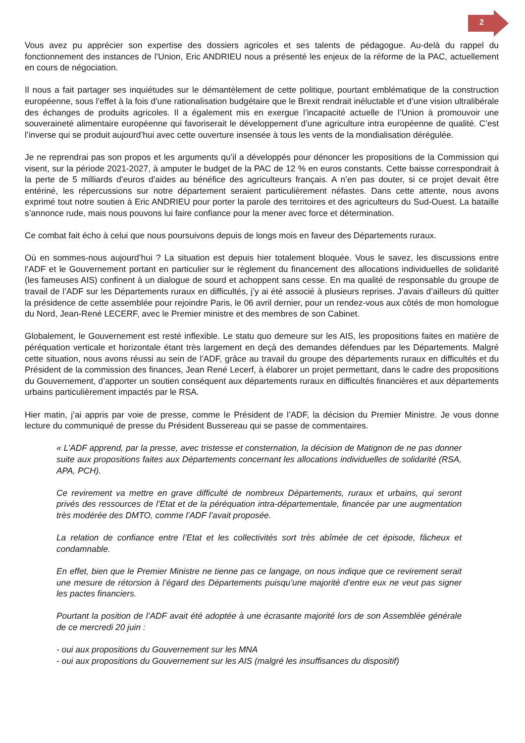2
Vous avez pu apprécier son expertise des dossiers agricoles et ses talents de pédagogue. Au-delà du rappel du fonctionnement des instances de l’Union, Eric ANDRIEU nous a présenté les enjeux de la réforme de la PAC, actuellement en cours de négociation.
Il nous a fait partager ses inquiétudes sur le démantèlement de cette politique, pourtant emblématique de la construction européenne, sous l’effet à la fois d’une rationalisation budgétaire que le Brexit rendrait inéluctable et d’une vision ultralibérale des échanges de produits agricoles. Il a également mis en exergue l’incapacité actuelle de l’Union à promouvoir une souveraineté alimentaire européenne qui favoriserait le développement d’une agriculture intra européenne de qualité. C’est l’inverse qui se produit aujourd’hui avec cette ouverture insensée à tous les vents de la mondialisation dérégulée.
Je ne reprendrai pas son propos et les arguments qu’il a développés pour dénoncer les propositions de la Commission qui visent, sur la période 2021-2027, à amputer le budget de la PAC de 12 % en euros constants. Cette baisse correspondrait à la perte de 5 milliards d’euros d’aides au bénéfice des agriculteurs français. A n’en pas douter, si ce projet devait être entériné, les répercussions sur notre département seraient particulièrement néfastes. Dans cette attente, nous avons exprimé tout notre soutien à Eric ANDRIEU pour porter la parole des territoires et des agriculteurs du Sud-Ouest. La bataille s’annonce rude, mais nous pouvons lui faire confiance pour la mener avec force et détermination.
Ce combat fait écho à celui que nous poursuivons depuis de longs mois en faveur des Départements ruraux.
Où en sommes-nous aujourd’hui ? La situation est depuis hier totalement bloquée. Vous le savez, les discussions entre l’ADF et le Gouvernement portant en particulier sur le règlement du financement des allocations individuelles de solidarité (les fameuses AIS) confinent à un dialogue de sourd et achoppent sans cesse. En ma qualité de responsable du groupe de travail de l’ADF sur les Départements ruraux en difficultés, j’y ai été associé à plusieurs reprises. J’avais d’ailleurs dû quitter la présidence de cette assemblée pour rejoindre Paris, le 06 avril dernier, pour un rendez-vous aux côtés de mon homologue du Nord, Jean-René LECERF, avec le Premier ministre et des membres de son Cabinet.
Globalement, le Gouvernement est resté inflexible. Le statu quo demeure sur les AIS, les propositions faites en matière de péréquation verticale et horizontale étant très largement en deçà des demandes défendues par les Départements. Malgré cette situation, nous avons réussi au sein de l’ADF, grâce au travail du groupe des départements ruraux en difficultés et du Président de la commission des finances, Jean René Lecerf, à élaborer un projet permettant, dans le cadre des propositions du Gouvernement, d’apporter un soutien conséquent aux départements ruraux en difficultés financières et aux départements urbains particulièrement impactés par le RSA.
Hier matin, j’ai appris par voie de presse, comme le Président de l’ADF, la décision du Premier Ministre. Je vous donne lecture du communiqué de presse du Président Bussereau qui se passe de commentaires.
« L’ADF apprend, par la presse, avec tristesse et consternation, la décision de Matignon de ne pas donner suite aux propositions faites aux Départements concernant les allocations individuelles de solidarité (RSA, APA, PCH).
Ce revirement va mettre en grave difficulté de nombreux Départements, ruraux et urbains, qui seront privés des ressources de l’Etat et de la péréquation intra-départementale, financée par une augmentation très modérée des DMTO, comme l’ADF l’avait proposée.
La relation de confiance entre l’Etat et les collectivités sort très abîmée de cet épisode, fâcheux et condamnable.
En effet, bien que le Premier Ministre ne tienne pas ce langage, on nous indique que ce revirement serait une mesure de rétorsion à l’égard des Départements puisqu’une majorité d’entre eux ne veut pas signer les pactes financiers.
Pourtant la position de l’ADF avait été adoptée à une écrasante majorité lors de son Assemblée générale de ce mercredi 20 juin :
- oui aux propositions du Gouvernement sur les MNA
- oui aux propositions du Gouvernement sur les AIS (malgré les insuffisances du dispositif)